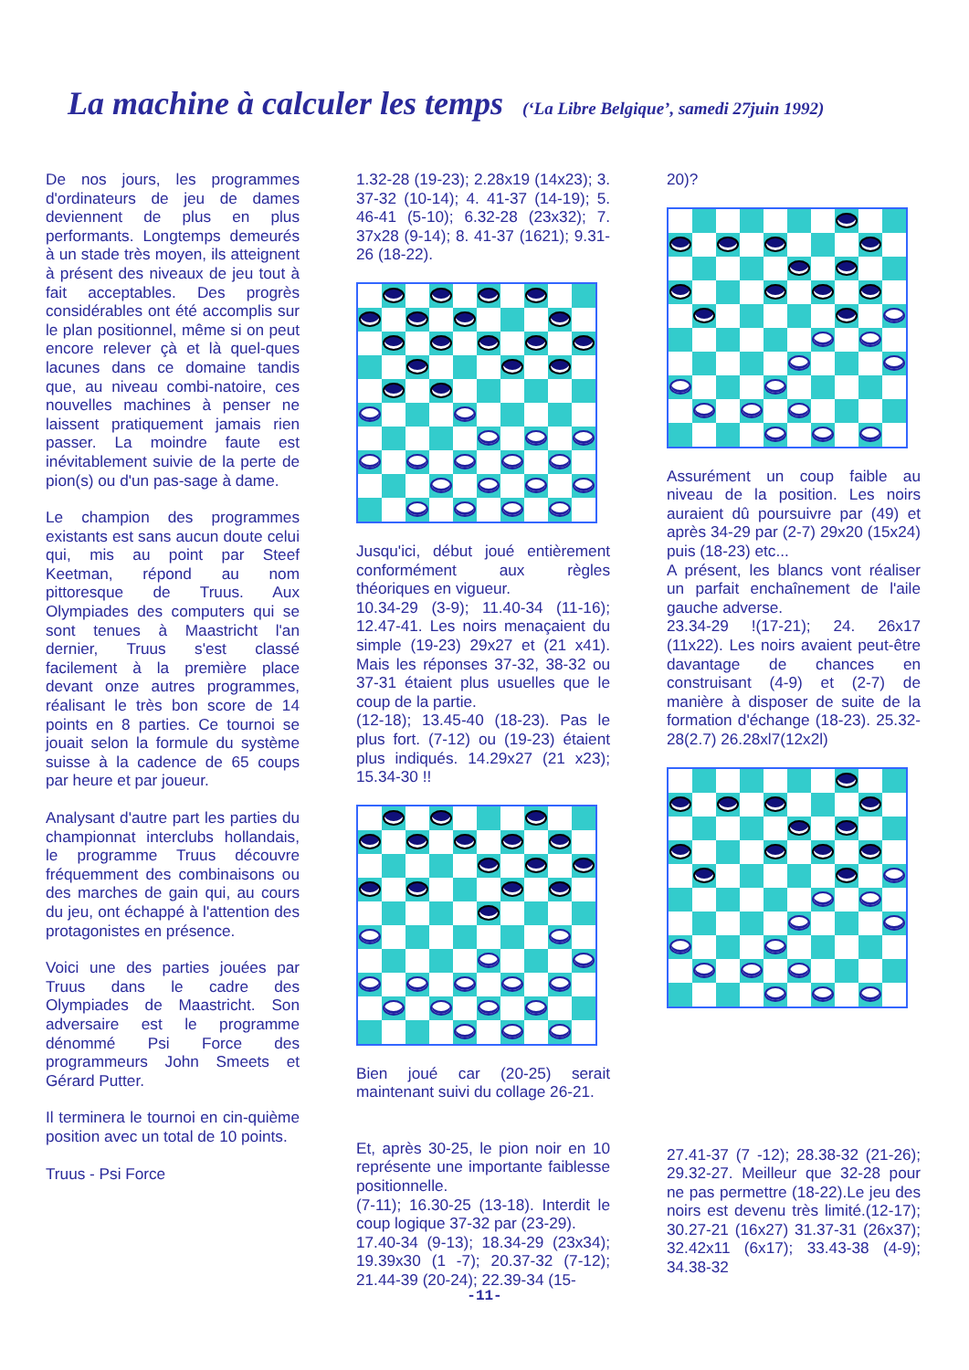La machine à calculer les temps (‘La Libre Belgique’, samedi 27juin 1992)
De nos jours, les programmes d'ordinateurs de jeu de dames deviennent de plus en plus performants. Longtemps demeurés à un stade très moyen, ils atteignent à présent des niveaux de jeu tout à fait acceptables. Des progrès considérables ont été accomplis sur le plan positionnel, même si on peut encore relever çà et là quel-ques lacunes dans ce domaine tandis que, au niveau combi-natoire, ces nouvelles machines à penser ne laissent pratiquement jamais rien passer. La moindre faute est inévitablement suivie de la perte de pion(s) ou d'un pas-sage à dame.
Le champion des programmes existants est sans aucun doute celui qui, mis au point par Steef Keetman, répond au nom pittoresque de Truus. Aux Olympiades des computers qui se sont tenues à Maastricht l'an dernier, Truus s'est classé facilement à la première place devant onze autres programmes, réalisant le très bon score de 14 points en 8 parties. Ce tournoi se jouait selon la formule du système suisse à la cadence de 65 coups par heure et par joueur.
Analysant d'autre part les parties du championnat interclubs hollandais, le programme Truus découvre fréquemment des combinaisons ou des marches de gain qui, au cours du jeu, ont échappé à l'attention des protagonistes en présence.
Voici une des parties jouées par Truus dans le cadre des Olympiades de Maastricht. Son adversaire est le programme dénommé Psi Force des programmeurs John Smeets et Gérard Putter.
Il terminera le tournoi en cin-quième position avec un total de 10 points.
Truus - Psi Force
1.32-28 (19-23); 2.28x19 (14x23); 3. 37-32 (10-14); 4. 41-37 (14-19); 5. 46-41 (5-10); 6.32-28 (23x32); 7. 37x28 (9-14); 8. 41-37 (1621); 9.31-26 (18-22).
Jusqu'ici, début joué entièrement conformément aux règles théoriques en vigueur.
10.34-29 (3-9); 11.40-34 (11-16); 12.47-41. Les noirs menaçaient du simple (19-23) 29x27 et (21 x41). Mais les réponses 37-32, 38-32 ou 37-31 étaient plus usuelles que le coup de la partie.
(12-18); 13.45-40 (18-23). Pas le plus fort. (7-12) ou (19-23) étaient plus indiqués. 14.29x27 (21 x23); 15.34-30 !!
Bien joué car (20-25) serait maintenant suivi du collage 26-21.
Et, après 30-25, le pion noir en 10 représente une importante faiblesse positionnelle.
(7-11); 16.30-25 (13-18). Interdit le coup logique 37-32 par (23-29).
17.40-34 (9-13); 18.34-29 (23x34); 19.39x30 (1 -7); 20.37-32 (7-12); 21.44-39 (20-24); 22.39-34 (15-
20)?
Assurément un coup faible au niveau de la position. Les noirs auraient dû poursuivre par (49) et après 34-29 par (2-7) 29x20 (15x24) puis (18-23) etc...
A présent, les blancs vont réaliser un parfait enchaînement de l'aile gauche adverse.
23.34-29 !(17-21); 24. 26x17 (11x22). Les noirs avaient peut-être davantage de chances en construisant (4-9) et (2-7) de manière à disposer de suite de la formation d'échange (18-23). 25.32-28(2.7) 26.28xl7(12x2l)
27.41-37 (7 -12); 28.38-32 (21-26); 29.32-27. Meilleur que 32-28 pour ne pas permettre (18-22).Le jeu des noirs est devenu très limité.(12-17); 30.27-21 (16x27) 31.37-31 (26x37); 32.42x11 (6x17); 33.43-38 (4-9); 34.38-32
-11-